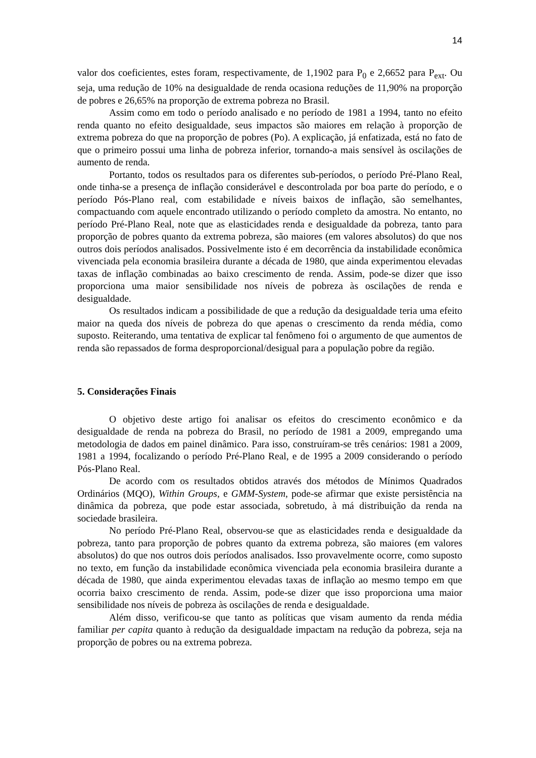14
valor dos coeficientes, estes foram, respectivamente, de 1,1902 para P<sub>0</sub> e 2,6652 para P<sub>ext</sub>. Ou seja, uma redução de 10% na desigualdade de renda ocasiona reduções de 11,90% na proporção de pobres e 26,65% na proporção de extrema pobreza no Brasil.
Assim como em todo o período analisado e no período de 1981 a 1994, tanto no efeito renda quanto no efeito desigualdade, seus impactos são maiores em relação à proporção de extrema pobreza do que na proporção de pobres (Po). A explicação, já enfatizada, está no fato de que o primeiro possui uma linha de pobreza inferior, tornando-a mais sensível às oscilações de aumento de renda.
Portanto, todos os resultados para os diferentes sub-períodos, o período Pré-Plano Real, onde tinha-se a presença de inflação considerável e descontrolada por boa parte do período, e o período Pós-Plano real, com estabilidade e níveis baixos de inflação, são semelhantes, compactuando com aquele encontrado utilizando o período completo da amostra. No entanto, no período Pré-Plano Real, note que as elasticidades renda e desigualdade da pobreza, tanto para proporção de pobres quanto da extrema pobreza, são maiores (em valores absolutos) do que nos outros dois períodos analisados. Possivelmente isto é em decorrência da instabilidade econômica vivenciada pela economia brasileira durante a década de 1980, que ainda experimentou elevadas taxas de inflação combinadas ao baixo crescimento de renda. Assim, pode-se dizer que isso proporciona uma maior sensibilidade nos níveis de pobreza às oscilações de renda e desigualdade.
Os resultados indicam a possibilidade de que a redução da desigualdade teria uma efeito maior na queda dos níveis de pobreza do que apenas o crescimento da renda média, como suposto. Reiterando, uma tentativa de explicar tal fenômeno foi o argumento de que aumentos de renda são repassados de forma desproporcional/desigual para a população pobre da região.
5. Considerações Finais
O objetivo deste artigo foi analisar os efeitos do crescimento econômico e da desigualdade de renda na pobreza do Brasil, no período de 1981 a 2009, empregando uma metodologia de dados em painel dinâmico. Para isso, construíram-se três cenários: 1981 a 2009, 1981 a 1994, focalizando o período Pré-Plano Real, e de 1995 a 2009 considerando o período Pós-Plano Real.
De acordo com os resultados obtidos através dos métodos de Mínimos Quadrados Ordinários (MQO), Within Groups, e GMM-System, pode-se afirmar que existe persistência na dinâmica da pobreza, que pode estar associada, sobretudo, à má distribuição da renda na sociedade brasileira.
No período Pré-Plano Real, observou-se que as elasticidades renda e desigualdade da pobreza, tanto para proporção de pobres quanto da extrema pobreza, são maiores (em valores absolutos) do que nos outros dois períodos analisados. Isso provavelmente ocorre, como suposto no texto, em função da instabilidade econômica vivenciada pela economia brasileira durante a década de 1980, que ainda experimentou elevadas taxas de inflação ao mesmo tempo em que ocorria baixo crescimento de renda. Assim, pode-se dizer que isso proporciona uma maior sensibilidade nos níveis de pobreza às oscilações de renda e desigualdade.
Além disso, verificou-se que tanto as políticas que visam aumento da renda média familiar per capita quanto à redução da desigualdade impactam na redução da pobreza, seja na proporção de pobres ou na extrema pobreza.